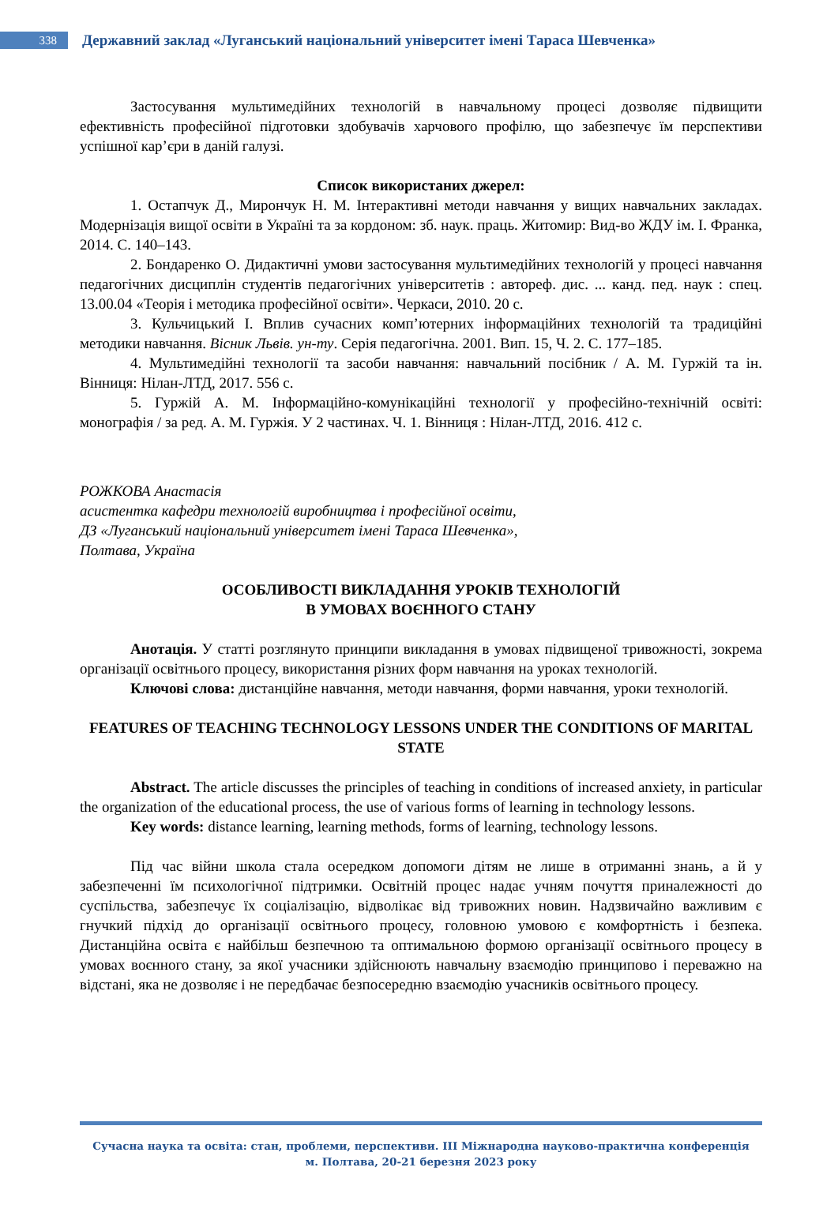338
Державний заклад «Луганський національний університет імені Тараса Шевченка»
Застосування мультимедійних технологій в навчальному процесі дозволяє підвищити ефективність професійної підготовки здобувачів харчового профілю, що забезпечує їм перспективи успішної кар’єри в даній галузі.
Список використаних джерел:
1. Остапчук Д., Мирончук Н. М. Інтерактивні методи навчання у вищих навчальних закладах. Модернізація вищої освіти в Україні та за кордоном: зб. наук. праць. Житомир: Вид-во ЖДУ ім. І. Франка, 2014. С. 140–143.
2. Бондаренко О. Дидактичні умови застосування мультимедійних технологій у процесі навчання педагогічних дисциплін студентів педагогічних університетів : автореф. дис. ... канд. пед. наук : спец. 13.00.04 «Теорія і методика професійної освіти». Черкаси, 2010. 20 с.
3. Кульчицький І. Вплив сучасних комп’ютерних інформаційних технологій та традиційні методики навчання. Вісник Львів. ун-ту. Серія педагогічна. 2001. Вип. 15, Ч. 2. С. 177–185.
4. Мультимедійні технології та засоби навчання: навчальний посібник / А. М. Гуржій та ін. Вінниця: Нілан-ЛТД, 2017. 556 с.
5. Гуржій А. М. Інформаційно-комунікаційні технології у професійно-технічній освіті: монографія / за ред. А. М. Гуржія. У 2 частинах. Ч. 1. Вінниця : Нілан-ЛТД, 2016. 412 с.
РОЖКОВА Анастасія
асистентка кафедри технологій виробництва і професійної освіти,
ДЗ «Луганський національний університет імені Тараса Шевченка»,
Полтава, Україна
ОСОБЛИВОСТІ ВИКЛАДАННЯ УРОКІВ ТЕХНОЛОГІЙ
В УМОВАХ ВОЄННОГО СТАНУ
Анотація. У статті розглянуто принципи викладання в умовах підвищеної тривожності, зокрема організації освітнього процесу, використання різних форм навчання на уроках технологій.
Ключові слова: дистанційне навчання, методи навчання, форми навчання, уроки технологій.
FEATURES OF TEACHING TECHNOLOGY LESSONS UNDER THE CONDITIONS OF MARITAL STATE
Abstract. The article discusses the principles of teaching in conditions of increased anxiety, in particular the organization of the educational process, the use of various forms of learning in technology lessons.
Key words: distance learning, learning methods, forms of learning, technology lessons.
Під час війни школа стала осередком допомоги дітям не лише в отриманні знань, а й у забезпеченні їм психологічної підтримки. Освітній процес надає учням почуття приналежності до суспільства, забезпечує їх соціалізацію, відволікає від тривожних новин. Надзвичайно важливим є гнучкий підхід до організації освітнього процесу, головною умовою є комфортність і безпека. Дистанційна освіта є найбільш безпечною та оптимальною формою організації освітнього процесу в умовах воєнного стану, за якої учасники здійснюють навчальну взаємодію принципово і переважно на відстані, яка не дозволяє і не передбачає безпосередню взаємодію учасників освітнього процесу.
Сучасна наука та освіта: стан, проблеми, перспективи. ІІІ Міжнародна науково-практична конференція
м. Полтава, 20-21 березня 2023 року